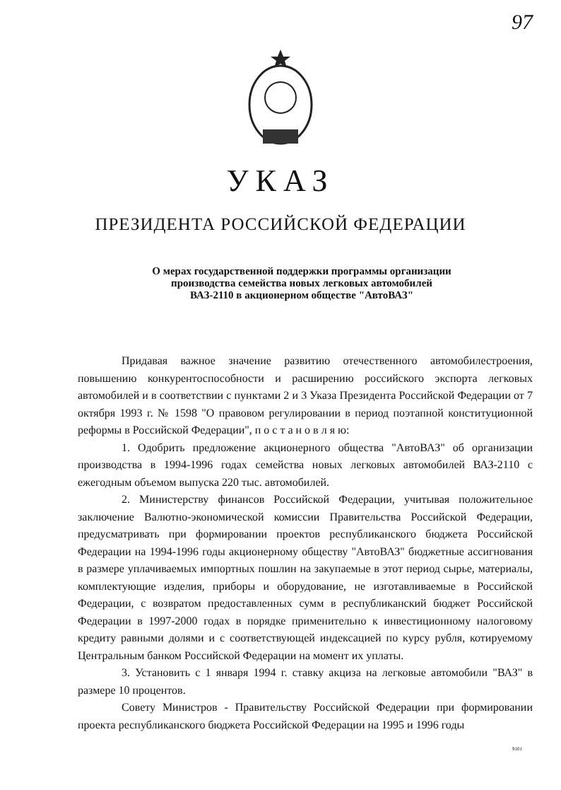97
УКАЗ
ПРЕЗИДЕНТА РОССИЙСКОЙ ФЕДЕРАЦИИ
О мерах государственной поддержки программы организации
производства семейства новых легковых автомобилей
ВАЗ-2110 в акционерном обществе "АвтоВАЗ"
Придавая важное значение развитию отечественного автомобилестроения, повышению конкурентоспособности и расширению российского экспорта легковых автомобилей и в соответствии с пунктами 2 и 3 Указа Президента Российской Федерации от 7 октября 1993 г. № 1598 "О правовом регулировании в период поэтапной конституционной реформы в Российской Федерации", п о с т а н о в л я ю:
1. Одобрить предложение акционерного общества "АвтоВАЗ" об организации производства в 1994-1996 годах семейства новых легковых автомобилей ВАЗ-2110 с ежегодным объемом выпуска 220 тыс. автомобилей.
2. Министерству финансов Российской Федерации, учитывая положительное заключение Валютно-экономической комиссии Правительства Российской Федерации, предусматривать при формировании проектов республиканского бюджета Российской Федерации на 1994-1996 годы акционерному обществу "АвтоВАЗ" бюджетные ассигнования в размере уплачиваемых импортных пошлин на закупаемые в этот период сырье, материалы, комплектующие изделия, приборы и оборудование, не изготавливаемые в Российской Федерации, с возвратом предоставленных сумм в республиканский бюджет Российской Федерации в 1997-2000 годах в порядке применительно к инвестиционному налоговому кредиту равными долями и с соответствующей индексацией по курсу рубля, котируемому Центральным банком Российской Федерации на момент их уплаты.
3. Установить с 1 января 1994 г. ставку акциза на легковые автомобили "ВАЗ" в размере 10 процентов.
Совету Министров - Правительству Российской Федерации при формировании проекта республиканского бюджета Российской Федерации на 1995 и 1996 годы
9101